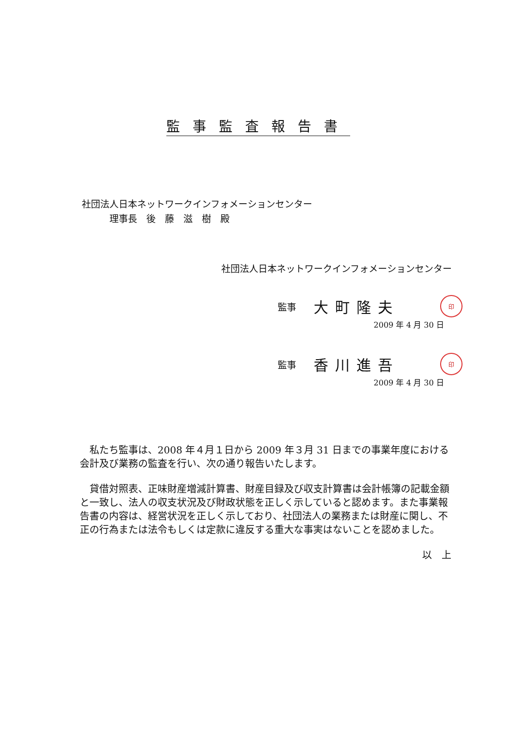監事監査報告書
社団法人日本ネットワークインフォメーションセンター
   理事長　後　藤　滋　樹　殿
社団法人日本ネットワークインフォメーションセンター
監事 大町隆夫 印
2009 年 4 月 30 日
監事 香川進吾 印
2009 年 4 月 30 日
私たち監事は、2008 年４月１日から 2009 年３月 31 日までの事業年度における会計及び業務の監査を行い、次の通り報告いたします。
貸借対照表、正味財産増減計算書、財産目録及び収支計算書は会計帳簿の記載金額と一致し、法人の収支状況及び財政状態を正しく示していると認めます。また事業報告書の内容は、経営状況を正しく示しており、社団法人の業務または財産に関し、不正の行為または法令もしくは定款に違反する重大な事実はないことを認めました。
以上